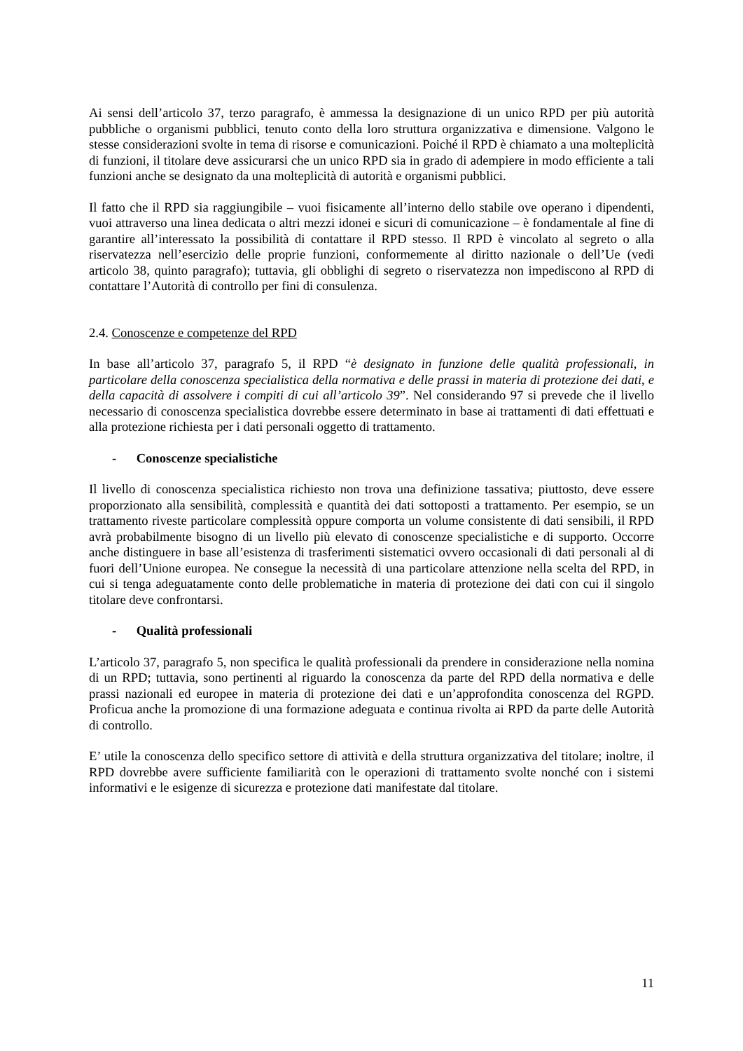Ai sensi dell’articolo 37, terzo paragrafo, è ammessa la designazione di un unico RPD per più autorità pubbliche o organismi pubblici, tenuto conto della loro struttura organizzativa e dimensione. Valgono le stesse considerazioni svolte in tema di risorse e comunicazioni. Poiché il RPD è chiamato a una molteplicità di funzioni, il titolare deve assicurarsi che un unico RPD sia in grado di adempiere in modo efficiente a tali funzioni anche se designato da una molteplicità di autorità e organismi pubblici.
Il fatto che il RPD sia raggiungibile – vuoi fisicamente all’interno dello stabile ove operano i dipendenti, vuoi attraverso una linea dedicata o altri mezzi idonei e sicuri di comunicazione – è fondamentale al fine di garantire all’interessato la possibilità di contattare il RPD stesso. Il RPD è vincolato al segreto o alla riservatezza nell’esercizio delle proprie funzioni, conformemente al diritto nazionale o dell’Ue (vedi articolo 38, quinto paragrafo); tuttavia, gli obblighi di segreto o riservatezza non impediscono al RPD di contattare l’Autorità di controllo per fini di consulenza.
2.4. Conoscenze e competenze del RPD
In base all’articolo 37, paragrafo 5, il RPD “è designato in funzione delle qualità professionali, in particolare della conoscenza specialistica della normativa e delle prassi in materia di protezione dei dati, e della capacità di assolvere i compiti di cui all’articolo 39”. Nel considerando 97 si prevede che il livello necessario di conoscenza specialistica dovrebbe essere determinato in base ai trattamenti di dati effettuati e alla protezione richiesta per i dati personali oggetto di trattamento.
- Conoscenze specialistiche
Il livello di conoscenza specialistica richiesto non trova una definizione tassativa; piuttosto, deve essere proporzionato alla sensibilità, complessità e quantità dei dati sottoposti a trattamento. Per esempio, se un trattamento riveste particolare complessità oppure comporta un volume consistente di dati sensibili, il RPD avrà probabilmente bisogno di un livello più elevato di conoscenze specialistiche e di supporto. Occorre anche distinguere in base all’esistenza di trasferimenti sistematici ovvero occasionali di dati personali al di fuori dell’Unione europea. Ne consegue la necessità di una particolare attenzione nella scelta del RPD, in cui si tenga adeguatamente conto delle problematiche in materia di protezione dei dati con cui il singolo titolare deve confrontarsi.
- Qualità professionali
L’articolo 37, paragrafo 5, non specifica le qualità professionali da prendere in considerazione nella nomina di un RPD; tuttavia, sono pertinenti al riguardo la conoscenza da parte del RPD della normativa e delle prassi nazionali ed europee in materia di protezione dei dati e un’approfondita conoscenza del RGPD. Proficua anche la promozione di una formazione adeguata e continua rivolta ai RPD da parte delle Autorità di controllo.
E’ utile la conoscenza dello specifico settore di attività e della struttura organizzativa del titolare; inoltre, il RPD dovrebbe avere sufficiente familiarità con le operazioni di trattamento svolte nonché con i sistemi informativi e le esigenze di sicurezza e protezione dati manifestate dal titolare.
11